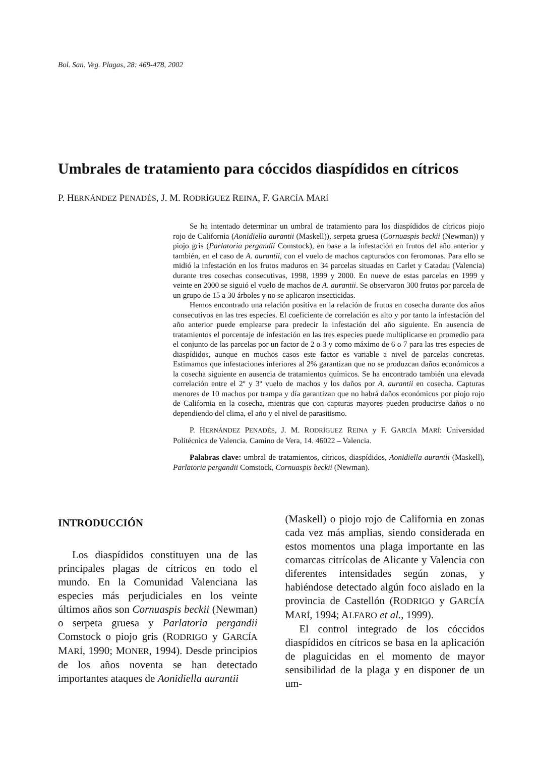Bol. San. Veg. Plagas, 28: 469-478, 2002
Umbrales de tratamiento para cóccidos diaspídidos en cítricos
P. HERNÁNDEZ PENADÉS, J. M. RODRÍGUEZ REINA, F. GARCÍA MARÍ
Se ha intentado determinar un umbral de tratamiento para los diaspídidos de cítricos piojo rojo de California (Aonidiella aurantii (Maskell)), serpeta gruesa (Cornuaspis beckii (Newman)) y piojo gris (Parlatoria pergandii Comstock), en base a la infestación en frutos del año anterior y también, en el caso de A. aurantii, con el vuelo de machos capturados con feromonas. Para ello se midió la infestación en los frutos maduros en 34 parcelas situadas en Carlet y Catadau (Valencia) durante tres cosechas consecutivas, 1998, 1999 y 2000. En nueve de estas parcelas en 1999 y veinte en 2000 se siguió el vuelo de machos de A. aurantii. Se observaron 300 frutos por parcela de un grupo de 15 a 30 árboles y no se aplicaron insecticidas.
Hemos encontrado una relación positiva en la relación de frutos en cosecha durante dos años consecutivos en las tres especies. El coeficiente de correlación es alto y por tanto la infestación del año anterior puede emplearse para predecir la infestación del año siguiente. En ausencia de tratamientos el porcentaje de infestación en las tres especies puede multiplicarse en promedio para el conjunto de las parcelas por un factor de 2 o 3 y como máximo de 6 o 7 para las tres especies de diaspídidos, aunque en muchos casos este factor es variable a nivel de parcelas concretas. Estimamos que infestaciones inferiores al 2% garantizan que no se produzcan daños económicos a la cosecha siguiente en ausencia de tratamientos químicos. Se ha encontrado también una elevada correlación entre el 2º y 3º vuelo de machos y los daños por A. aurantii en cosecha. Capturas menores de 10 machos por trampa y día garantizan que no habrá daños económicos por piojo rojo de California en la cosecha, mientras que con capturas mayores pueden producirse daños o no dependiendo del clima, el año y el nivel de parasitismo.
P. HERNÁNDEZ PENADÉS, J. M. RODRÍGUEZ REINA y F. GARCÍA MARÍ: Universidad Politécnica de Valencia. Camino de Vera, 14. 46022 – Valencia.
Palabras clave: umbral de tratamientos, cítricos, diaspídidos, Aonidiella aurantii (Maskell), Parlatoria pergandii Comstock, Cornuaspis beckii (Newman).
INTRODUCCIÓN
Los diaspídidos constituyen una de las principales plagas de cítricos en todo el mundo. En la Comunidad Valenciana las especies más perjudiciales en los veinte últimos años son Cornuaspis beckii (Newman) o serpeta gruesa y Parlatoria pergandii Comstock o piojo gris (RODRIGO y GARCÍA MARÍ, 1990; MONER, 1994). Desde principios de los años noventa se han detectado importantes ataques de Aonidiella aurantii
(Maskell) o piojo rojo de California en zonas cada vez más amplias, siendo considerada en estos momentos una plaga importante en las comarcas citrícolas de Alicante y Valencia con diferentes intensidades según zonas, y habiéndose detectado algún foco aislado en la provincia de Castellón (RODRIGO y GARCÍA MARÍ, 1994; ALFARO et al., 1999).
El control integrado de los cóccidos diaspídidos en cítricos se basa en la aplicación de plaguicidas en el momento de mayor sensibilidad de la plaga y en disponer de un um-